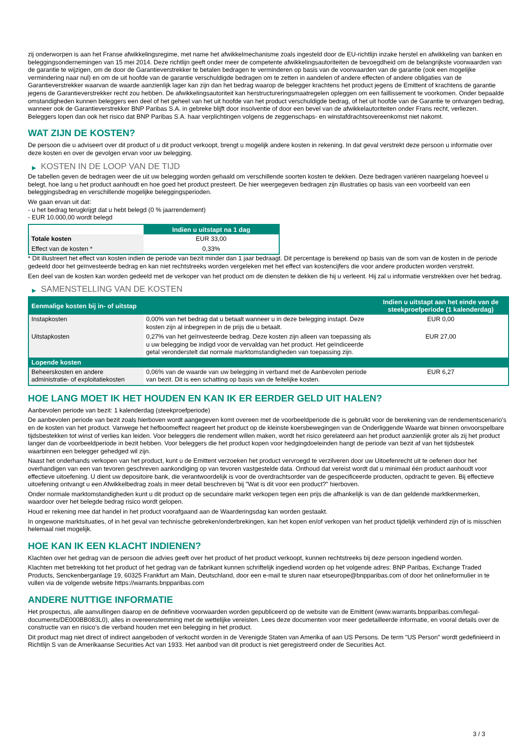zij onderworpen is aan het Franse afwikkelingsregime, met name het afwikkelmechanisme zoals ingesteld door de EU-richtlijn inzake herstel en afwikkeling van banken en beleggingsondernemingen van 15 mei 2014. Deze richtlijn geeft onder meer de competente afwikkelingsautoriteiten de bevoegdheid om de belangrijkste voorwaarden van de garantie te wijzigen, om de door de Garantieverstrekker te betalen bedragen te verminderen op basis van de voorwaarden van de garantie (ook een mogelijke vermindering naar nul) en om de uit hoofde van de garantie verschuldigde bedragen om te zetten in aandelen of andere effecten of andere obligaties van de Garantieverstrekker waarvan de waarde aanzienlijk lager kan zijn dan het bedrag waarop de belegger krachtens het product jegens de Emittent of krachtens de garantie jegens de Garantieverstrekker recht zou hebben. De afwikkelingsautoriteit kan herstructureringsmaatregelen opleggen om een faillissement te voorkomen. Onder bepaalde omstandigheden kunnen beleggers een deel of het geheel van het uit hoofde van het product verschuldigde bedrag, of het uit hoofde van de Garantie te ontvangen bedrag, wanneer ook de Garantieverstrekker BNP Paribas S.A. in gebreke blijft door insolventie of door een bevel van de afwikkelautoriteiten onder Frans recht, verliezen. Beleggers lopen dan ook het risico dat BNP Paribas S.A. haar verplichtingen volgens de zeggenschaps- en winstafdrachtsovereenkomst niet nakomt.
WAT ZIJN DE KOSTEN?
De persoon die u adviseert over dit product of u dit product verkoopt, brengt u mogelijk andere kosten in rekening. In dat geval verstrekt deze persoon u informatie over deze kosten en over de gevolgen ervan voor uw belegging.
▶ KOSTEN IN DE LOOP VAN DE TIJD
De tabellen geven de bedragen weer die uit uw belegging worden gehaald om verschillende soorten kosten te dekken. Deze bedragen variëren naargelang hoeveel u belegt, hoe lang u het product aanhoudt en hoe goed het product presteert. De hier weergegeven bedragen zijn illustraties op basis van een voorbeeld van een beleggingsbedrag en verschillende mogelijke beleggingsperioden.
We gaan ervan uit dat:
- u het bedrag terugkrijgt dat u hebt belegd (0 % jaarrendement)
- EUR 10.000,00 wordt belegd
| | Indien u uitstapt na 1 dag |
| --- | --- |
| Totale kosten | EUR 33,00 |
| Effect van de kosten * | 0,33% |
* Dit illustreert het effect van kosten indien de periode van bezit minder dan 1 jaar bedraagt. Dit percentage is berekend op basis van de som van de kosten in de periode gedeeld door het geïnvesteerde bedrag en kan niet rechtstreeks worden vergeleken met het effect van kostencijfers die voor andere producten worden verstrekt.
Een deel van de kosten kan worden gedeeld met de verkoper van het product om de diensten te dekken die hij u verleent. Hij zal u informatie verstrekken over het bedrag.
▶ SAMENSTELLING VAN DE KOSTEN
| Eenmalige kosten bij in- of uitstap | | Indien u uitstapt aan het einde van de steekproefperiode (1 kalenderdag) |
| --- | --- | --- |
| Instapkosten | 0,00% van het bedrag dat u betaalt wanneer u in deze belegging instapt. Deze kosten zijn al inbegrepen in de prijs die u betaalt. | EUR 0,00 |
| Uitstapkosten | 0,27% van het geïnvesteerde bedrag. Deze kosten zijn alleen van toepassing als u uw belegging be indigd voor de vervaldag van het product. Het geïndiceerde getal veronderstelt dat normale marktomstandigheden van toepassing zijn. | EUR 27,00 |
| Lopende kosten | | |
| Beheerskosten en andere administratie- of exploitatiekosten | 0,06% van de waarde van uw belegging in verband met de Aanbevolen periode van bezit. Dit is een schatting op basis van de feitelijke kosten. | EUR 6,27 |
HOE LANG MOET IK HET HOUDEN EN KAN IK ER EERDER GELD UIT HALEN?
Aanbevolen periode van bezit: 1 kalenderdag (steekproefperiode)
De aanbevolen periode van bezit zoals hierboven wordt aangegeven komt overeen met de voorbeeldperiode die is gebruikt voor de berekening van de rendementscenario's en de kosten van het product. Vanwege het hefboomeffect reageert het product op de kleinste koersbewegingen van de Onderliggende Waarde wat binnen onvoorspelbare tijdsbestekken tot winst of verlies kan leiden. Voor beleggers die rendement willen maken, wordt het risico gerelateerd aan het product aanzienlijk groter als zij het product langer dan de voorbeeldperiode in bezit hebben. Voor beleggers die het product kopen voor hedgingdoeleinden hangt de periode van bezit af van het tijdsbestek waarbinnen een belegger gehedged wil zijn.
Naast het onderhands verkopen van het product, kunt u de Emittent verzoeken het product vervroegd te verzilveren door uw Uitoefenrecht uit te oefenen door het overhandigen van een van tevoren geschreven aankondiging op van tevoren vastgestelde data. Onthoud dat vereist wordt dat u minimaal één product aanhoudt voor effectieve uitoefening. U dient uw depositoire bank, die verantwoordelijk is voor de overdrachtsorder van de gespecificeerde producten, opdracht te geven. Bij effectieve uitoefening ontvangt u een Afwikkelbedrag zoals in meer detail beschreven bij "Wat is dit voor een product?" hierboven.
Onder normale marktomstandigheden kunt u dit product op de secundaire markt verkopen tegen een prijs die afhankelijk is van de dan geldende marktkenmerken, waardoor over het belegde bedrag risico wordt gelopen.
Houd er rekening mee dat handel in het product voorafgaand aan de Waarderingsdag kan worden gestaakt.
In ongewone marktsituaties, of in het geval van technische gebreken/onderbrekingen, kan het kopen en/of verkopen van het product tijdelijk verhinderd zijn of is misschien helemaal niet mogelijk.
HOE KAN IK EEN KLACHT INDIENEN?
Klachten over het gedrag van de persoon die advies geeft over het product of het product verkoopt, kunnen rechtstreeks bij deze persoon ingediend worden.
Klachten met betrekking tot het product of het gedrag van de fabrikant kunnen schriftelijk ingediend worden op het volgende adres: BNP Paribas, Exchange Traded Products, Senckenberganlage 19, 60325 Frankfurt am Main, Deutschland, door een e-mail te sturen naar etseurope@bnpparibas.com of door het onlineformulier in te vullen via de volgende website https://warrants.bnpparibas.com
ANDERE NUTTIGE INFORMATIE
Het prospectus, alle aanvullingen daarop en de definitieve voorwaarden worden gepubliceerd op de website van de Emittent (www.warrants.bnpparibas.com/legal-documents/DE000BB083L0), alles in overeenstemming met de wettelijke vereisten. Lees deze documenten voor meer gedetailleerde informatie, en vooral details over de constructie van en risico’s die verband houden met een belegging in het product.
Dit product mag niet direct of indirect aangeboden of verkocht worden in de Verenigde Staten van Amerika of aan US Persons. De term "US Person" wordt gedefinieerd in Richtlijn S van de Amerikaanse Securities Act van 1933. Het aanbod van dit product is niet geregistreerd onder de Securities Act.
3 / 3